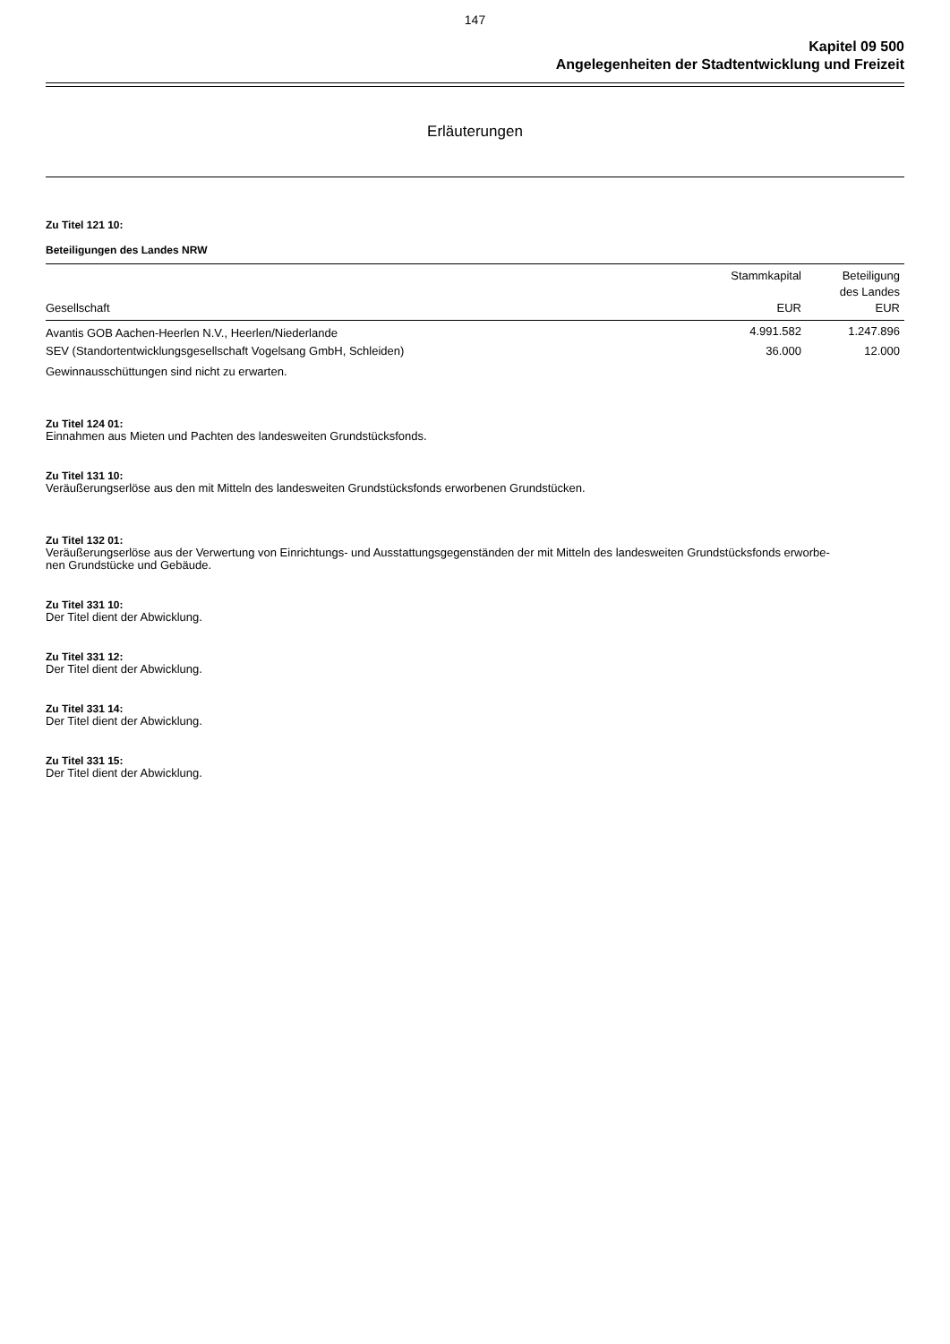147
Kapitel 09 500
Angelegenheiten der Stadtentwicklung und Freizeit
Erläuterungen
Zu Titel 121 10:
Beteiligungen des Landes NRW
| Gesellschaft | Stammkapital EUR | Beteiligung des Landes EUR |
| --- | --- | --- |
| Avantis GOB Aachen-Heerlen N.V., Heerlen/Niederlande | 4.991.582 | 1.247.896 |
| SEV (Standortentwicklungsgesellschaft Vogelsang GmbH, Schleiden) | 36.000 | 12.000 |
Gewinnausschüttungen sind nicht zu erwarten.
Zu Titel 124 01:
Einnahmen aus Mieten und Pachten des landesweiten Grundstücksfonds.
Zu Titel 131 10:
Veräußerungserlöse aus den mit Mitteln des landesweiten Grundstücksfonds erworbenen Grundstücken.
Zu Titel 132 01:
Veräußerungserlöse aus der Verwertung von Einrichtungs- und Ausstattungsgegenständen der mit Mitteln des landesweiten Grundstücksfonds erworbe-
nen Grundstücke und Gebäude.
Zu Titel 331 10:
Der Titel dient der Abwicklung.
Zu Titel 331 12:
Der Titel dient der Abwicklung.
Zu Titel 331 14:
Der Titel dient der Abwicklung.
Zu Titel 331 15:
Der Titel dient der Abwicklung.